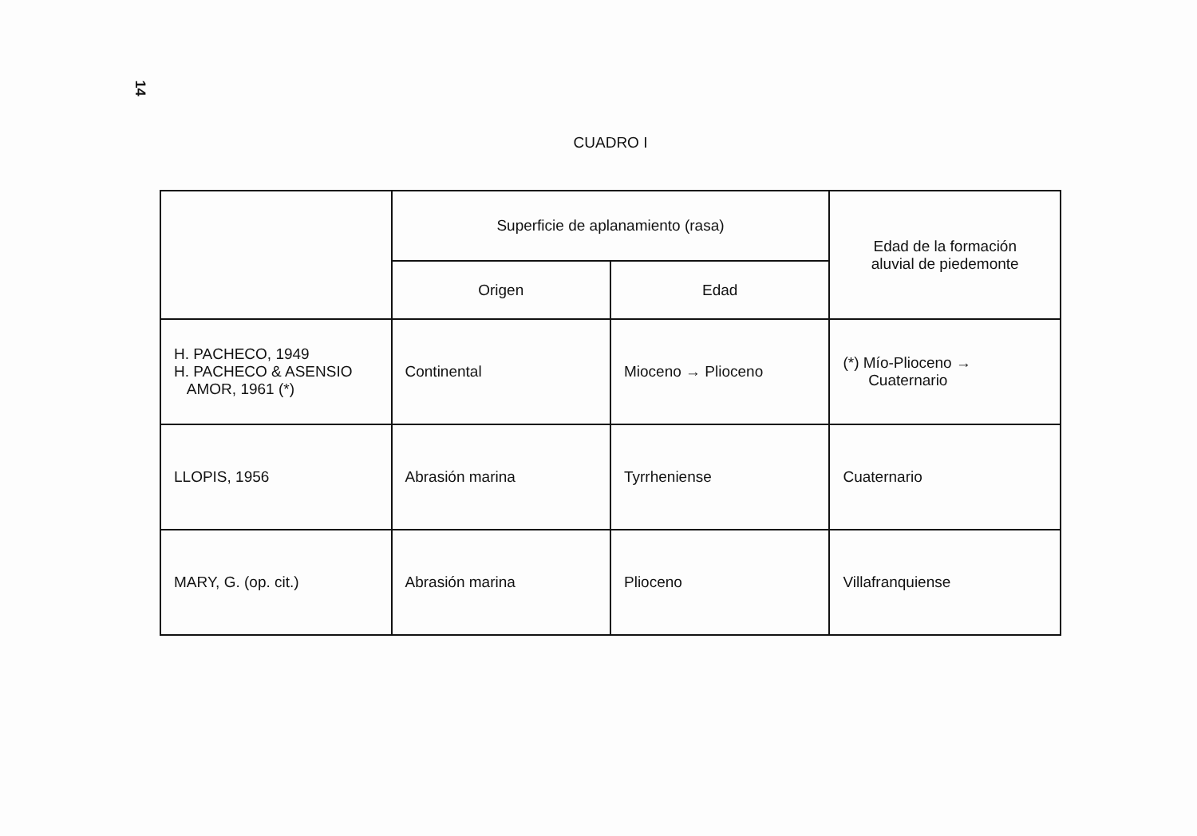14
CUADRO I
| | Superficie de aplanamiento (rasa) | | Edad de la formación aluvial de piedemonte |
| --- | --- | --- | --- |
| | Origen | Edad | |
| H. PACHECO, 1949 H. PACHECO & ASENSIO AMOR, 1961 (*) | Continental | Mioceno → Plioceno | (*) Mío-Plioceno → Cuaternario |
| LLOPIS, 1956 | Abrasión marina | Tyrrheniense | Cuaternario |
| MARY, G. (op. cit.) | Abrasión marina | Plioceno | Villafranquiense |